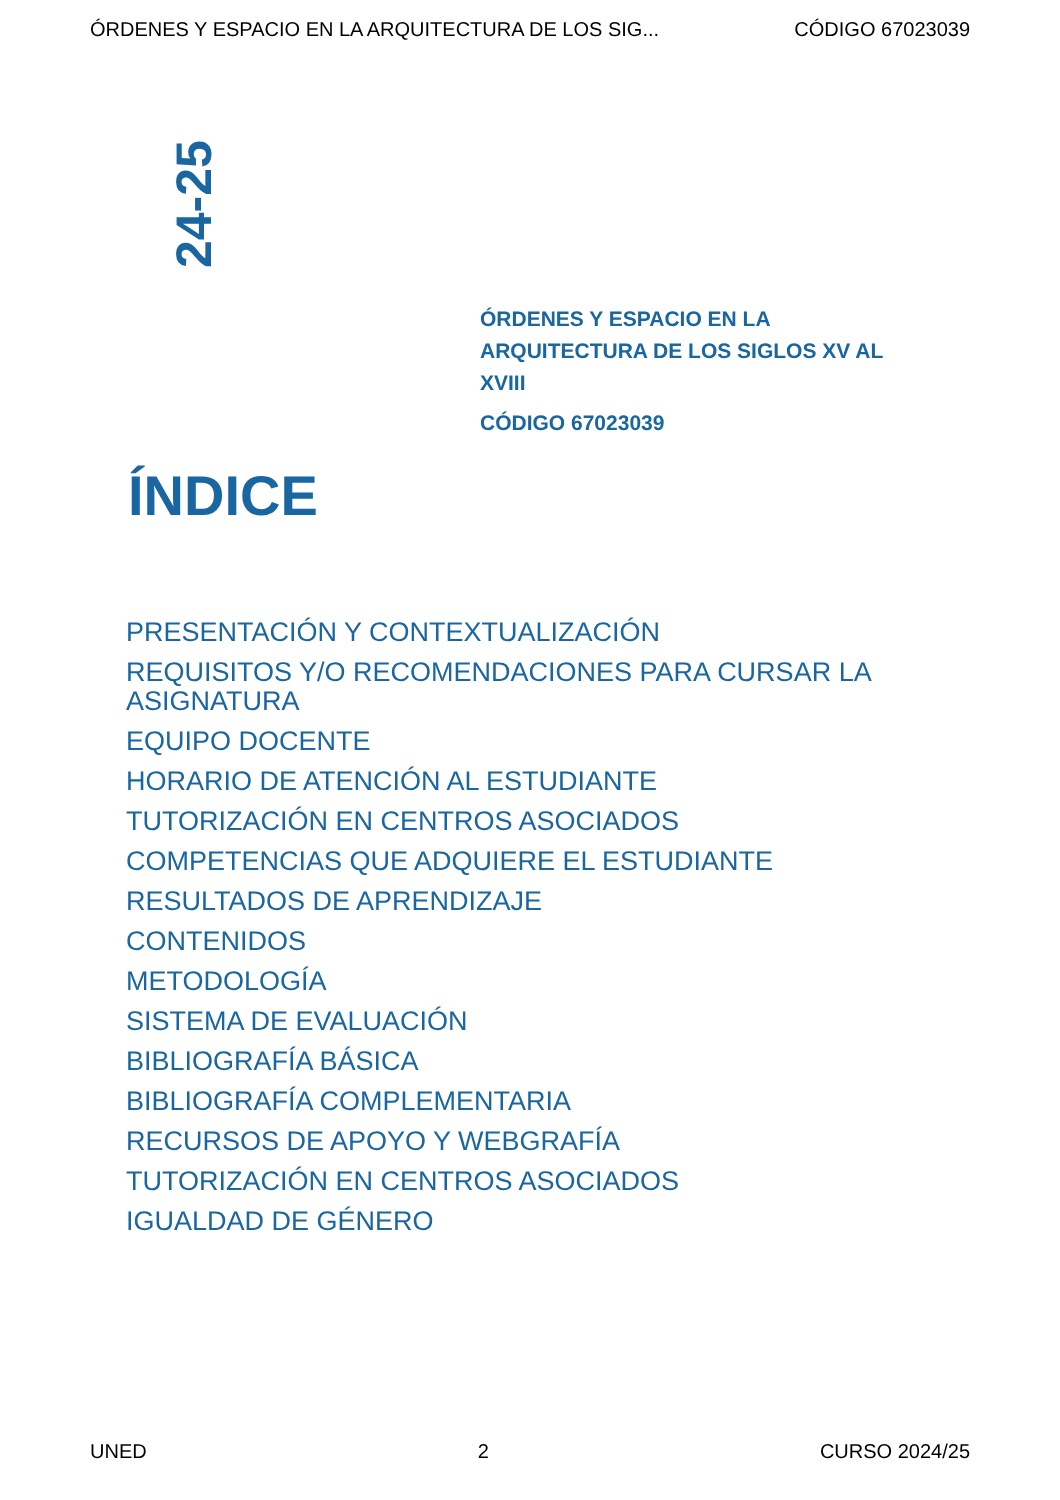ÓRDENES Y ESPACIO EN LA ARQUITECTURA DE LOS SIG... CÓDIGO 67023039
24-25
ÓRDENES Y ESPACIO EN LA ARQUITECTURA DE LOS SIGLOS XV AL XVIII
CÓDIGO 67023039
ÍNDICE
PRESENTACIÓN Y CONTEXTUALIZACIÓN
REQUISITOS Y/O RECOMENDACIONES PARA CURSAR LA ASIGNATURA
EQUIPO DOCENTE
HORARIO DE ATENCIÓN AL ESTUDIANTE
TUTORIZACIÓN EN CENTROS ASOCIADOS
COMPETENCIAS QUE ADQUIERE EL ESTUDIANTE
RESULTADOS DE APRENDIZAJE
CONTENIDOS
METODOLOGÍA
SISTEMA DE EVALUACIÓN
BIBLIOGRAFÍA BÁSICA
BIBLIOGRAFÍA COMPLEMENTARIA
RECURSOS DE APOYO Y WEBGRAFÍA
TUTORIZACIÓN EN CENTROS ASOCIADOS
IGUALDAD DE GÉNERO
UNED 2 CURSO 2024/25